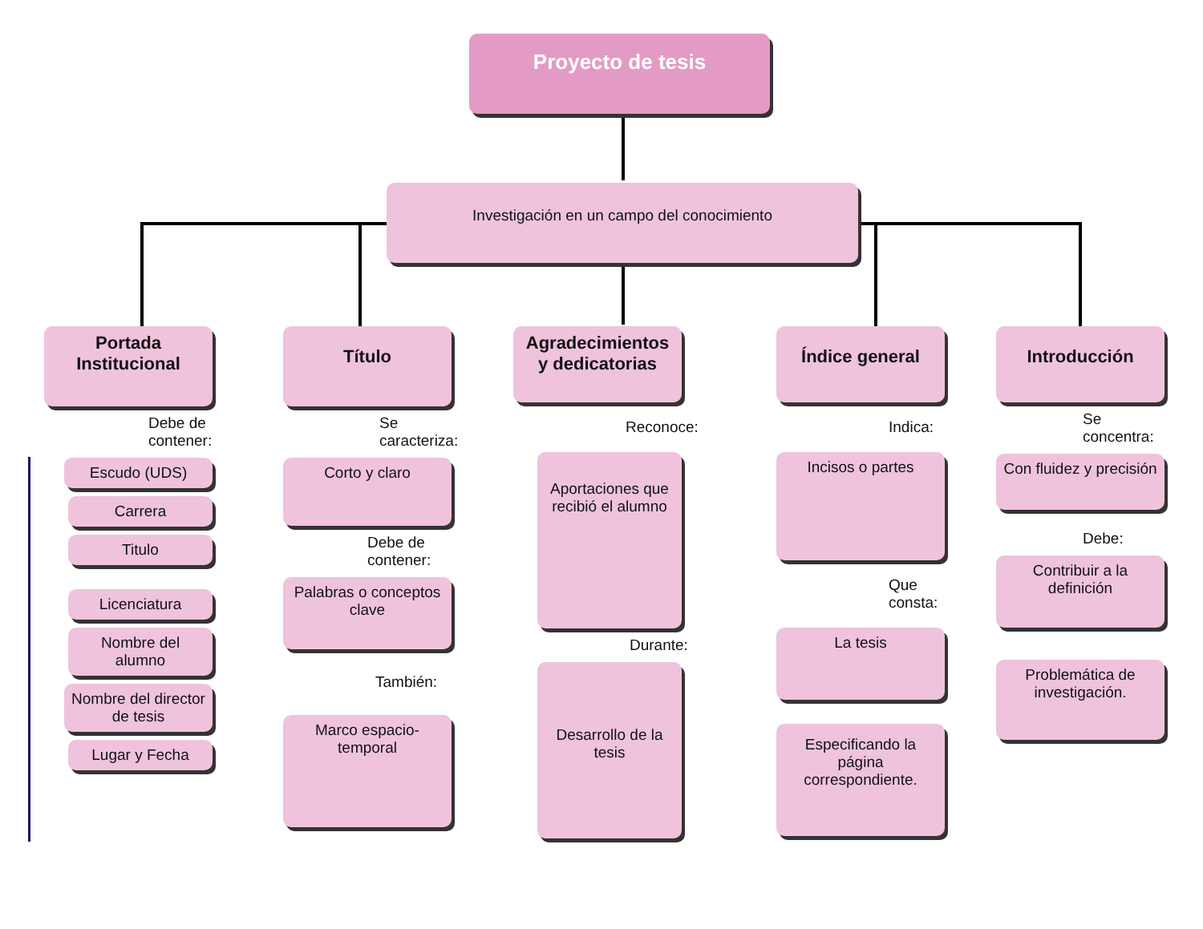Proyecto de tesis
Investigación en un campo del conocimiento
Portada Institucional
Debe de contener:
Escudo (UDS)
Carrera
Titulo
Licenciatura
Nombre del alumno
Nombre del director de tesis
Lugar y Fecha
Título
Se caracteriza:
Corto y claro
Debe de contener:
Palabras o conceptos clave
También:
Marco espacio-temporal
Agradecimientos y dedicatorias
Reconoce:
Aportaciones que recibió el alumno
Durante:
Desarrollo de la tesis
Índice general
Indica:
Incisos o partes
Que consta:
La tesis
Especificando la página correspondiente.
Introducción
Se concentra:
Con fluidez y precisión
Debe:
Contribuir a la definición
Problemática de investigación.